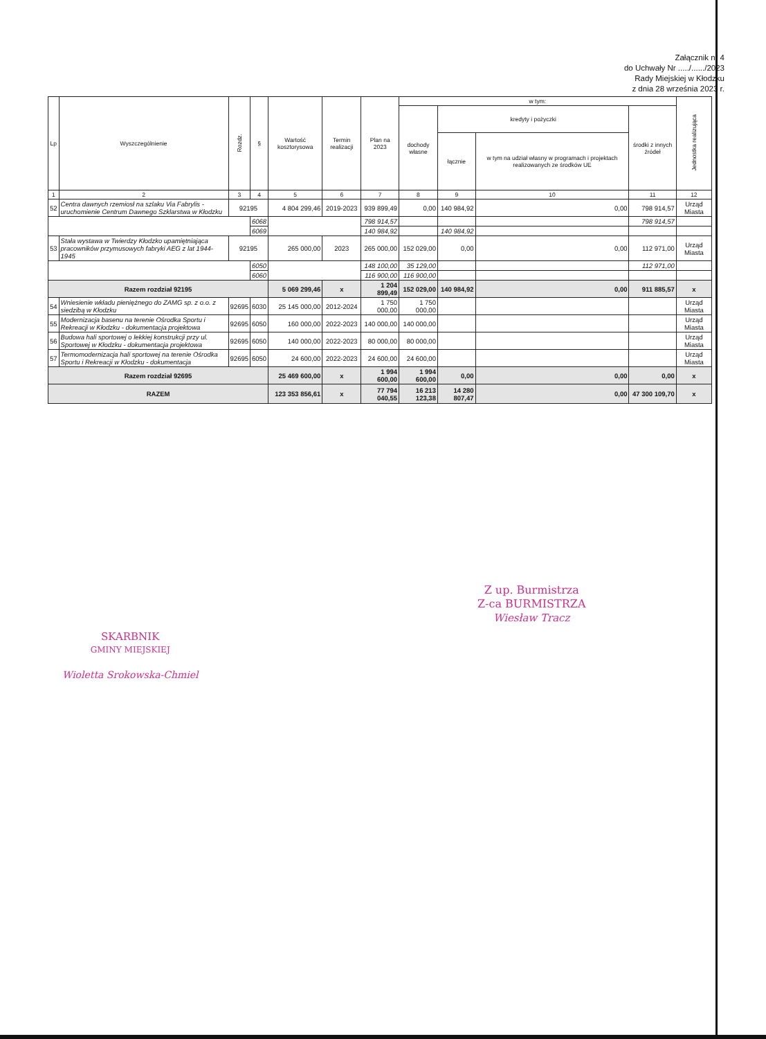Załącznik nr 4
do Uchwały Nr ...../....../2023
Rady Miejskiej w Kłodzku
z dnia 28 września 2023 r.
| Lp | Wyszczególnienie | Rozdz. | § | Wartość kosztorysowa | Termin realizacji | Plan na 2023 | w tym: | | | | Jednostka realizująca |
| --- | --- | --- | --- | --- | --- | --- | --- | --- | --- | --- | --- |
| | | | | | | | dochody własne | kredyty i pożyczki | | środki z innych źródeł | |
| | | | | | | | | łącznie | w tym na udział własny w programach i projektach realizowanych ze środków UE | | |
| 1 | 2 | 3 | 4 | 5 | 6 | 7 | 8 | 9 | 10 | 11 | 12 |
| 52 | Centra dawnych rzemiosł na szlaku Via Fabrylis - uruchomienie Centrum Dawnego Szklarstwa w Kłodzku | 92195 | | 4 804 299,46 | 2019-2023 | 939 899,49 | 0,00 | 140 984,92 | 0,00 | 798 914,57 | Urząd Miasta |
| | | | 6068 | | | 798 914,57 | | | | 798 914,57 | |
| | | | 6069 | | | 140 984,92 | | 140 984,92 | | | |
| 53 | Stała wystawa w Twierdzy Kłodzko upamiętniająca pracowników przymusowych fabryki AEG z lat 1944-1945 | 92195 | | 265 000,00 | 2023 | 265 000,00 | 152 029,00 | 0,00 | 0,00 | 112 971,00 | Urząd Miasta |
| | | | 6050 | | | 148 100,00 | 35 129,00 | | | 112 971,00 | |
| | | | 6060 | | | 116 900,00 | 116 900,00 | | | | |
| Razem rozdział 92195 | | | | 5 069 299,46 | x | 1 204 899,49 | 152 029,00 | 140 984,92 | 0,00 | 911 885,57 | x |
| 54 | Wniesienie wkładu pieniężnego do ZAMG sp. z o.o. z siedzibą w Kłodzku | 92695 | 6030 | 25 145 000,00 | 2012-2024 | 1 750 000,00 | 1 750 000,00 | | | | Urząd Miasta |
| 55 | Modernizacja basenu na terenie Ośrodka Sportu i Rekreacji w Kłodzku - dokumentacja projektowa | 92695 | 6050 | 160 000,00 | 2022-2023 | 140 000,00 | 140 000,00 | | | | Urząd Miasta |
| 56 | Budowa hali sportowej o lekkiej konstrukcji przy ul. Sportowej w Kłodzku - dokumentacja projektowa | 92695 | 6050 | 140 000,00 | 2022-2023 | 80 000,00 | 80 000,00 | | | | Urząd Miasta |
| 57 | Termomodernizacja hali sportowej na terenie Ośrodka Sportu i Rekreacji w Kłodzku - dokumentacja | 92695 | 6050 | 24 600,00 | 2022-2023 | 24 600,00 | 24 600,00 | | | | Urząd Miasta |
| Razem rozdział 92695 | | | | 25 469 600,00 | x | 1 994 600,00 | 1 994 600,00 | 0,00 | 0,00 | 0,00 | x |
| RAZEM | | | | 123 353 856,61 | x | 77 794 040,55 | 16 213 123,38 | 14 280 807,47 | 0,00 | 47 300 109,70 | x |
Z up. Burmistrza
Z-ca BURMISTRZA
Wiesław Tracz
SKARBNIK
GMINY MIEJSKIEJ
Wioletta Srokowska-Chmiel